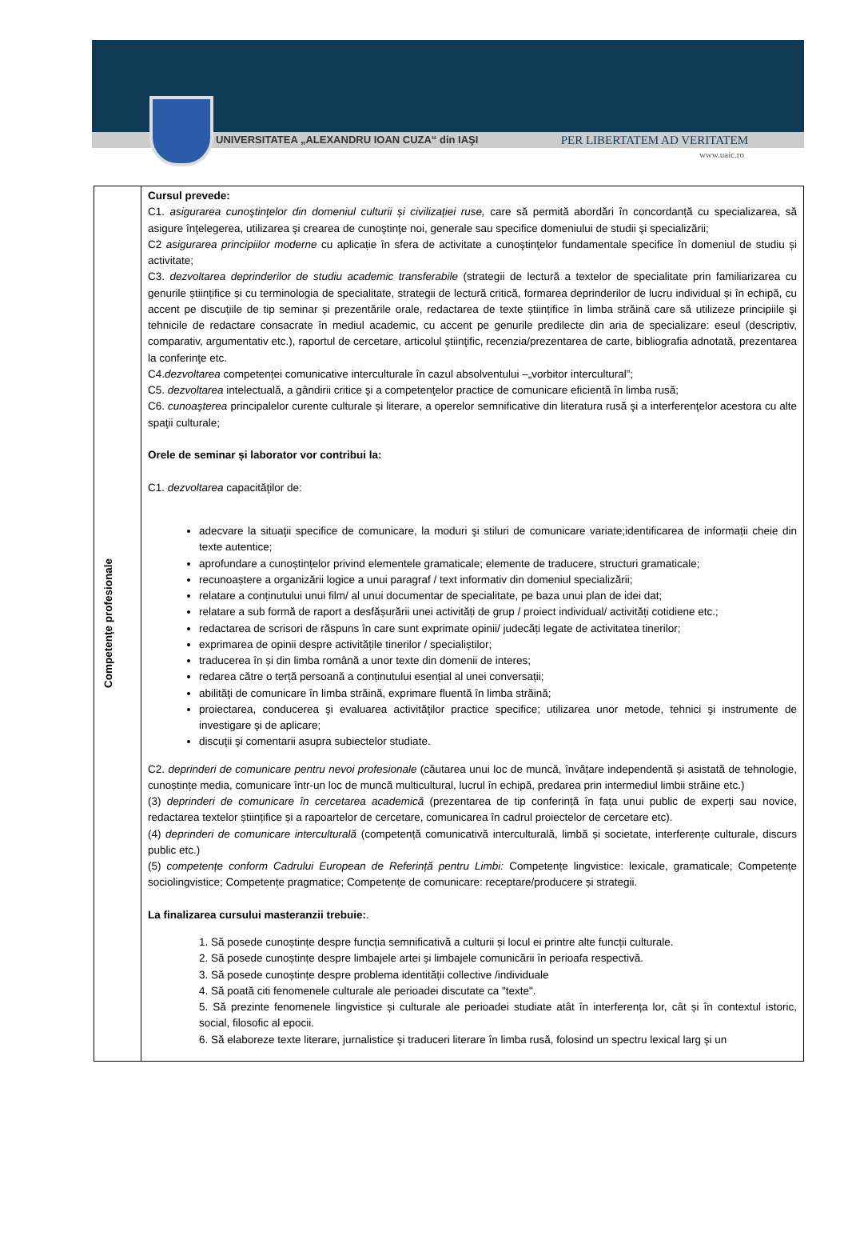UNIVERSITATEA „ALEXANDRU IOAN CUZA“ din IAŞI PER LIBERTATEM AD VERITATEM
www.uaic.ro
| Competenţe profesionale | Cursul prevede: C1. asigurarea cunoştinţelor din domeniul culturii și civilizației ruse, care să permită abordări în concordanță cu specializarea, să asigure înţelegerea, utilizarea şi crearea de cunoştinţe noi, generale sau specifice domeniului de studii şi specializării; C2 asigurarea principiilor moderne cu aplicație în sfera de activitate a cunoştinţelor fundamentale specifice în domeniul de studiu și activitate; C3. dezvoltarea deprinderilor de studiu academic transferabile (strategii de lectură a textelor de specialitate prin familiarizarea cu genurile științifice și cu terminologia de specialitate, strategii de lectură critică, formarea deprinderilor de lucru individual și în echipă, cu accent pe discuțiile de tip seminar și prezentările orale, redactarea de texte științifice în limba străină care să utilizeze principiile şi tehnicile de redactare consacrate în mediul academic, cu accent pe genurile predilecte din aria de specializare: eseul (descriptiv, comparativ, argumentativ etc.), raportul de cercetare, articolul ştiinţific, recenzia/prezentarea de carte, bibliografia adnotată, prezentarea la conferinţe etc. C4. dezvoltarea competenței comunicative interculturale în cazul absolventului –„vorbitor intercultural”; C5. dezvoltarea intelectuală, a gândirii critice şi a competenţelor practice de comunicare eficientă în limba rusă; C6. cunoaşterea principalelor curente culturale și literare, a operelor semnificative din literatura rusă şi a interferenţelor acestora cu alte spaţii culturale; Orele de seminar și laborator vor contribui la: C1. dezvoltarea capacităţilor de: adecvare la situaţii specifice de comunicare, la moduri şi stiluri de comunicare variate;identificarea de informații cheie din texte autentice; aprofundare a cunoștințelor privind elementele gramaticale; elemente de traducere, structuri gramaticale; recunoaștere a organizării logice a unui paragraf / text informativ din domeniul specializării; relatare a conținutului unui film/ al unui documentar de specialitate, pe baza unui plan de idei dat; relatare a sub formă de raport a desfășurării unei activități de grup / proiect individual/ activități cotidiene etc.; redactarea de scrisori de răspuns în care sunt exprimate opinii/ judecăți legate de activitatea tinerilor; exprimarea de opinii despre activitățile tinerilor / specialiștilor; traducerea în și din limba română a unor texte din domenii de interes; redarea către o terță persoană a conținutului esențial al unei conversații; abilităţi de comunicare în limba străină, exprimare fluentă în limba străină; proiectarea, conducerea şi evaluarea activităţilor practice specifice; utilizarea unor metode, tehnici şi instrumente de investigare şi de aplicare; discuţii şi comentarii asupra subiectelor studiate. C2. deprinderi de comunicare pentru nevoi profesionale (căutarea unui loc de muncă, învățare independentă și asistată de tehnologie, cunoștințe media, comunicare într-un loc de muncă multicultural, lucrul în echipă, predarea prin intermediul limbii străine etc.) (3) deprinderi de comunicare în cercetarea academică (prezentarea de tip conferință în fața unui public de experți sau novice, redactarea textelor științifice și a rapoartelor de cercetare, comunicarea în cadrul proiectelor de cercetare etc). (4) deprinderi de comunicare interculturală (competență comunicativă interculturală, limbă și societate, interferențe culturale, discurs public etc.) (5) competențe conform Cadrului European de Referință pentru Limbi: Competențe lingvistice: lexicale, gramaticale; Competențe sociolingvistice; Competențe pragmatice; Competențe de comunicare: receptare/producere și strategii. La finalizarea cursului masteranzii trebuie: . 1. Să posede cunoștințe despre funcția semnificativă a culturii și locul ei printre alte funcții culturale. 2. Să posede cunoștințe despre limbajele artei și limbajele comunicării în perioafa respectivă. 3. Să posede cunoștințe despre problema identității collective /individuale 4. Să poată citi fenomenele culturale ale perioadei discutate ca "texte". 5. Să prezinte fenomenele lingvistice și culturale ale perioadei studiate atât în interferența lor, cât și în contextul istoric, social, filosofic al epocii. 6. Să elaboreze texte literare, jurnalistice şi traduceri literare în limba rusă, folosind un spectru lexical larg şi un |